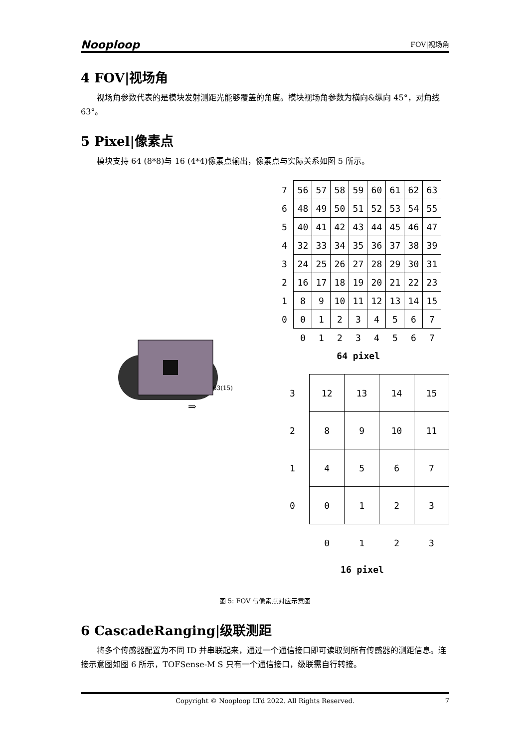Nooploop
FOV|视场角
4 FOV|视场角
视场角参数代表的是模块发射测距光能够覆盖的角度。模块视场角参数为横向&纵向 45°，对角线 63°。
5 Pixel|像素点
模块支持 64 (8*8)与 16 (4*4)像素点输出，像素点与实际关系如图 5 所示。
63(15)
⇒
| 7 | 56 | 57 | 58 | 59 | 60 | 61 | 62 | 63 |
| 6 | 48 | 49 | 50 | 51 | 52 | 53 | 54 | 55 |
| 5 | 40 | 41 | 42 | 43 | 44 | 45 | 46 | 47 |
| 4 | 32 | 33 | 34 | 35 | 36 | 37 | 38 | 39 |
| 3 | 24 | 25 | 26 | 27 | 28 | 29 | 30 | 31 |
| 2 | 16 | 17 | 18 | 19 | 20 | 21 | 22 | 23 |
| 1 | 8 | 9 | 10 | 11 | 12 | 13 | 14 | 15 |
| 0 | 0 | 1 | 2 | 3 | 4 | 5 | 6 | 7 |
| | 0 | 1 | 2 | 3 | 4 | 5 | 6 | 7 |
| 64 pixel | | | | | | | | |
| 3 | 12 | 13 | 14 | 15 |
| 2 | 8 | 9 | 10 | 11 |
| 1 | 4 | 5 | 6 | 7 |
| 0 | 0 | 1 | 2 | 3 |
| | 0 | 1 | 2 | 3 |
| 16 pixel | | | | |
图 5: FOV 与像素点对应示意图
6 CascadeRanging|级联测距
将多个传感器配置为不同 ID 并串联起来，通过一个通信接口即可读取到所有传感器的测距信息。连接示意图如图 6 所示，TOFSense-M S 只有一个通信接口，级联需自行转接。
Copyright © Nooploop LTd 2022. All Rights Reserved. 7